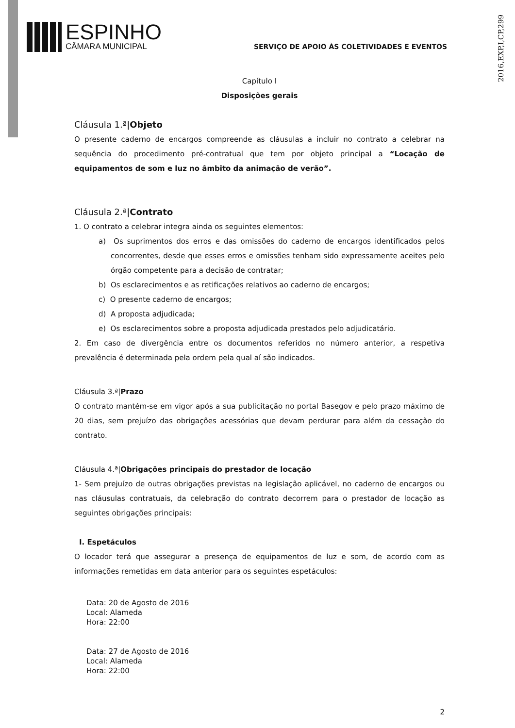2016,EXP,I,CP,299
ESPINHO
CÂMARA MUNICIPAL
SERVIÇO DE APOIO ÀS COLETIVIDADES E EVENTOS
Capítulo I
Disposições gerais
Cláusula 1.ª|Objeto
O presente caderno de encargos compreende as cláusulas a incluir no contrato a celebrar na sequência do procedimento pré-contratual que tem por objeto principal a “Locação de equipamentos de som e luz no âmbito da animação de verão”.
Cláusula 2.ª|Contrato
1. O contrato a celebrar integra ainda os seguintes elementos:
a) Os suprimentos dos erros e das omissões do caderno de encargos identificados pelos concorrentes, desde que esses erros e omissões tenham sido expressamente aceites pelo órgão competente para a decisão de contratar;
b) Os esclarecimentos e as retificações relativos ao caderno de encargos;
c) O presente caderno de encargos;
d) A proposta adjudicada;
e) Os esclarecimentos sobre a proposta adjudicada prestados pelo adjudicatário.
2. Em caso de divergência entre os documentos referidos no número anterior, a respetiva prevalência é determinada pela ordem pela qual aí são indicados.
Cláusula 3.ª|Prazo
O contrato mantém-se em vigor após a sua publicitação no portal Basegov e pelo prazo máximo de 20 dias, sem prejuízo das obrigações acessórias que devam perdurar para além da cessação do contrato.
Cláusula 4.ª|Obrigações principais do prestador de locação
1- Sem prejuízo de outras obrigações previstas na legislação aplicável, no caderno de encargos ou nas cláusulas contratuais, da celebração do contrato decorrem para o prestador de locação as seguintes obrigações principais:
I. Espetáculos
O locador terá que assegurar a presença de equipamentos de luz e som, de acordo com as informações remetidas em data anterior para os seguintes espetáculos:
Data: 20 de Agosto de 2016
Local: Alameda
Hora: 22:00
Data: 27 de Agosto de 2016
Local: Alameda
Hora: 22:00
2